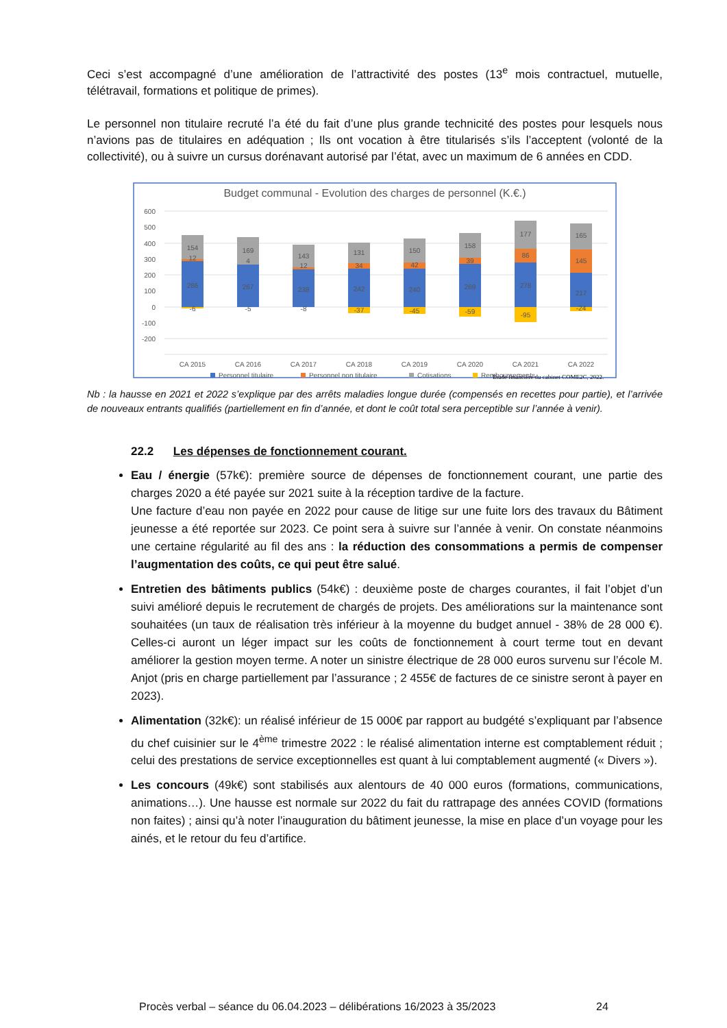Ceci s’est accompagné d’une amélioration de l’attractivité des postes (13<sup>e</sup> mois contractuel, mutuelle, télétravail, formations et politique de primes).
Le personnel non titulaire recruté l’a été du fait d’une plus grande technicité des postes pour lesquels nous n’avions pas de titulaires en adéquation ; Ils ont vocation à être titularisés s’ils l’acceptent (volonté de la collectivité), ou à suivre un cursus dorénavant autorisé par l’état, avec un maximum de 6 années en CDD.
Budget communal - Evolution des charges de personnel (K.€.)
600
500
400
300
200
100
0
-100
-200
154
12
286
-6
CA 2015
169
4
267
-5
CA 2016
143
12
238
-8
CA 2017
131
34
242
-37
CA 2018
150
42
240
-45
CA 2019
158
39
269
-59
CA 2020
177
86
278
-95
CA 2021
165
145
217
-24
CA 2022
Personnel titulaire
Personnel non titulaire
Cotisations
Remboursements
Etude financière du cabinet COME2C, 2022.
Nb : la hausse en 2021 et 2022 s’explique par des arrêts maladies longue durée (compensés en recettes pour partie), et l’arrivée de nouveaux entrants qualifiés (partiellement en fin d’année, et dont le coût total sera perceptible sur l’année à venir).
22.2 Les dépenses de fonctionnement courant.
Eau / énergie (57k€): première source de dépenses de fonctionnement courant, une partie des charges 2020 a été payée sur 2021 suite à la réception tardive de la facture.
Une facture d’eau non payée en 2022 pour cause de litige sur une fuite lors des travaux du Bâtiment jeunesse a été reportée sur 2023. Ce point sera à suivre sur l’année à venir. On constate néanmoins une certaine régularité au fil des ans : la réduction des consommations a permis de compenser l’augmentation des coûts, ce qui peut être salué.
Entretien des bâtiments publics (54k€) : deuxième poste de charges courantes, il fait l’objet d’un suivi amélioré depuis le recrutement de chargés de projets. Des améliorations sur la maintenance sont souhaitées (un taux de réalisation très inférieur à la moyenne du budget annuel - 38% de 28 000 €). Celles-ci auront un léger impact sur les coûts de fonctionnement à court terme tout en devant améliorer la gestion moyen terme. A noter un sinistre électrique de 28 000 euros survenu sur l’école M. Anjot (pris en charge partiellement par l’assurance ; 2 455€ de factures de ce sinistre seront à payer en 2023).
Alimentation (32k€): un réalisé inférieur de 15 000€ par rapport au budgété s’expliquant par l’absence du chef cuisinier sur le 4<sup>ème</sup> trimestre 2022 : le réalisé alimentation interne est comptablement réduit ; celui des prestations de service exceptionnelles est quant à lui comptablement augmenté (« Divers »).
Les concours (49k€) sont stabilisés aux alentours de 40 000 euros (formations, communications, animations…). Une hausse est normale sur 2022 du fait du rattrapage des années COVID (formations non faites) ; ainsi qu’à noter l’inauguration du bâtiment jeunesse, la mise en place d’un voyage pour les ainés, et le retour du feu d’artifice.
Procès verbal – séance du 06.04.2023 – délibérations 16/2023 à 35/2023
24